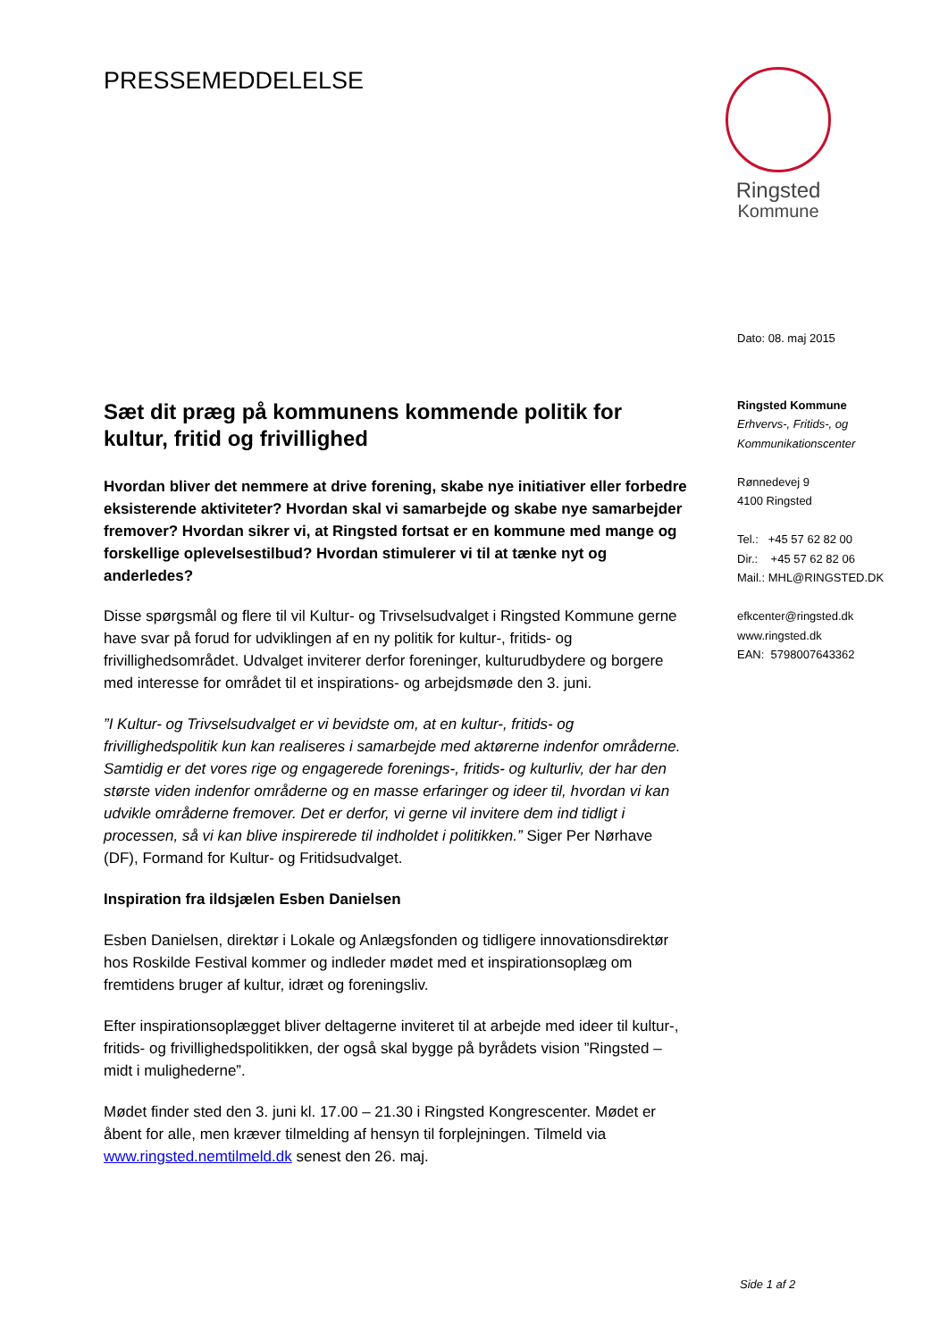PRESSEMEDDELELSE
Ringsted
Kommune
Sæt dit præg på kommunens kommende politik for kultur, fritid og frivillighed
Hvordan bliver det nemmere at drive forening, skabe nye initiativer eller forbedre eksisterende aktiviteter? Hvordan skal vi samarbejde og skabe nye samarbejder fremover? Hvordan sikrer vi, at Ringsted fortsat er en kommune med mange og forskellige oplevelsestilbud? Hvordan stimulerer vi til at tænke nyt og anderledes?
Disse spørgsmål og flere til vil Kultur- og Trivselsudvalget i Ringsted Kommune gerne have svar på forud for udviklingen af en ny politik for kultur-, fritids- og frivillighedsområdet. Udvalget inviterer derfor foreninger, kulturudbydere og borgere med interesse for området til et inspirations- og arbejdsmøde den 3. juni.
”I Kultur- og Trivselsudvalget er vi bevidste om, at en kultur-, fritids- og frivillighedspolitik kun kan realiseres i samarbejde med aktørerne indenfor områderne. Samtidig er det vores rige og engagerede forenings-, fritids- og kulturliv, der har den største viden indenfor områderne og en masse erfaringer og ideer til, hvordan vi kan udvikle områderne fremover. Det er derfor, vi gerne vil invitere dem ind tidligt i processen, så vi kan blive inspirerede til indholdet i politikken.” Siger Per Nørhave (DF), Formand for Kultur- og Fritidsudvalget.
Inspiration fra ildsjælen Esben Danielsen
Esben Danielsen, direktør i Lokale og Anlægsfonden og tidligere innovationsdirektør hos Roskilde Festival kommer og indleder mødet med et inspirationsoplæg om fremtidens bruger af kultur, idræt og foreningsliv.
Efter inspirationsoplægget bliver deltagerne inviteret til at arbejde med ideer til kultur-, fritids- og frivillighedspolitikken, der også skal bygge på byrådets vision ”Ringsted – midt i mulighederne”.
Mødet finder sted den 3. juni kl. 17.00 – 21.30 i Ringsted Kongrescenter. Mødet er åbent for alle, men kræver tilmelding af hensyn til forplejningen. Tilmeld via www.ringsted.nemtilmeld.dk senest den 26. maj.
Dato: 08. maj 2015
Ringsted Kommune
Erhvervs-, Fritids-, og
Kommunikationscenter
Rønnedevej 9
4100 Ringsted
Tel.: +45 57 62 82 00
Dir.: +45 57 62 82 06
Mail.: MHL@RINGSTED.DK
efkcenter@ringsted.dk
www.ringsted.dk
EAN: 5798007643362
Side 1 af 2